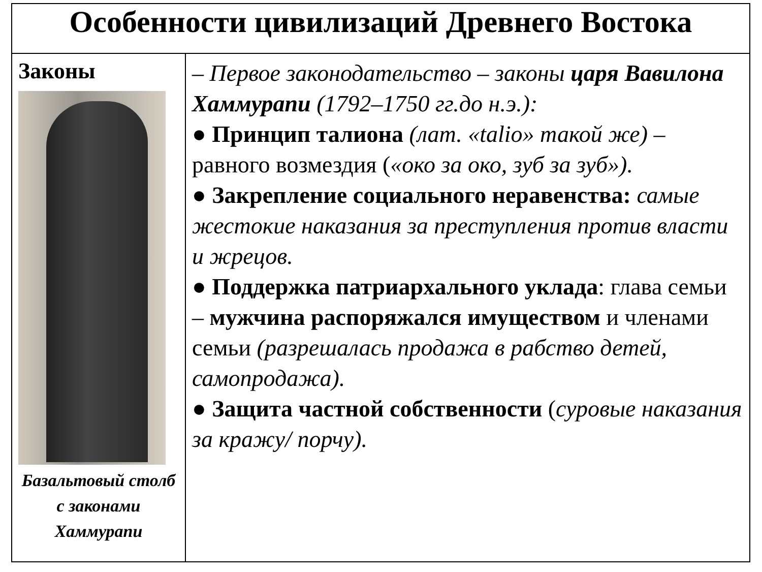| Особенности цивилизаций Древнего Востока | |
| --- | --- |
| Законы Базальтовый столб с законами Хаммурапи | – Первое законодательство – законы царя Вавилона Хаммурапи (1792–1750 гг.до н.э.): ● Принцип талиона (лат. «talio» такой же) – равного возмездия ( «око за око, зуб за зуб»). ● Закрепление социального неравенства: самые жестокие наказания за преступления против власти и жрецов. ● Поддержка патриархального уклада : глава семьи – мужчина распоряжался имуществом и членами семьи (разрешалась продажа в рабство детей, самопродажа). ● Защита частной собственности ( суровые наказания за кражу/ порчу). |